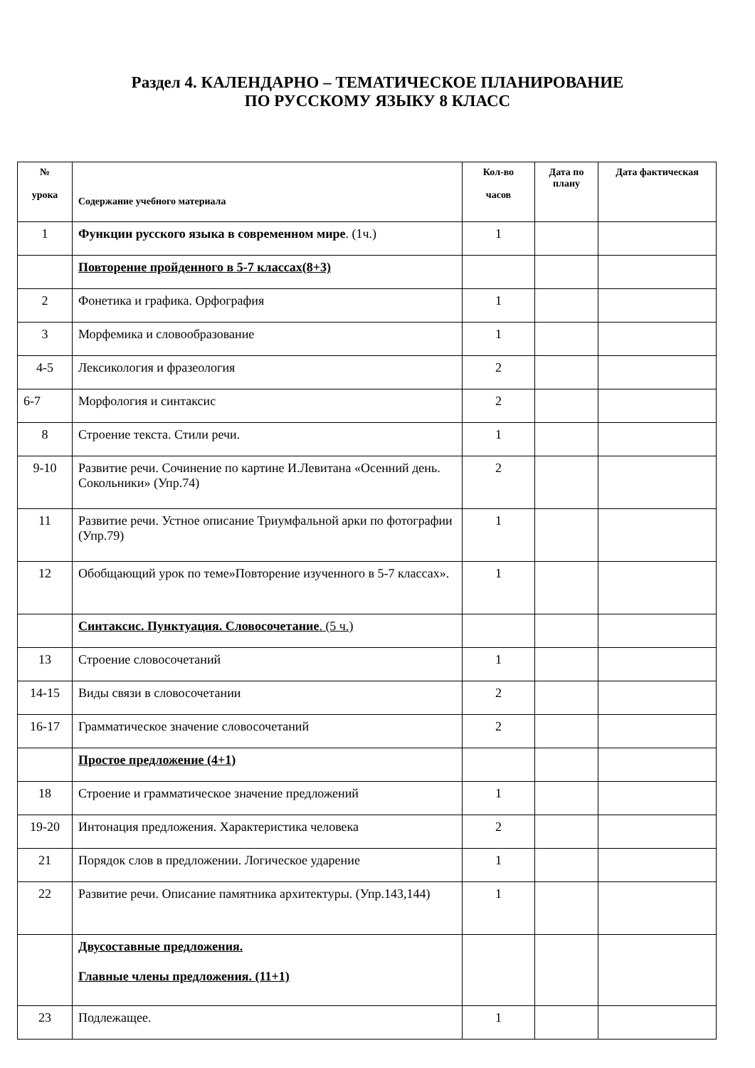Раздел 4. КАЛЕНДАРНО – ТЕМАТИЧЕСКОЕ ПЛАНИРОВАНИЕ
ПО РУССКОМУ ЯЗЫКУ 8 КЛАСС
| № урока | Содержание учебного материала | Кол-во часов | Дата по плану | Дата фактическая |
| --- | --- | --- | --- | --- |
| 1 | Функции русского языка в современном мире . (1ч.) | 1 | | |
| | Повторение пройденного в 5-7 классах(8+3) | | | |
| 2 | Фонетика и графика. Орфография | 1 | | |
| 3 | Морфемика и словообразование | 1 | | |
| 4-5 | Лексикология и фразеология | 2 | | |
| 6-7 | Морфология и синтаксис | 2 | | |
| 8 | Строение текста. Стили речи. | 1 | | |
| 9-10 | Развитие речи. Сочинение по картине И.Левитана «Осенний день. Сокольники» (Упр.74) | 2 | | |
| 11 | Развитие речи. Устное описание Триумфальной арки по фотографии (Упр.79) | 1 | | |
| 12 | Обобщающий урок по теме»Повторение изученного в 5-7 классах». | 1 | | |
| | Синтаксис. Пунктуация. Словосочетание . (5 ч.) | | | |
| 13 | Строение словосочетаний | 1 | | |
| 14-15 | Виды связи в словосочетании | 2 | | |
| 16-17 | Грамматическое значение словосочетаний | 2 | | |
| | Простое предложение (4+1) | | | |
| 18 | Строение и грамматическое значение предложений | 1 | | |
| 19-20 | Интонация предложения. Характеристика человека | 2 | | |
| 21 | Порядок слов в предложении. Логическое ударение | 1 | | |
| 22 | Развитие речи. Описание памятника архитектуры. (Упр.143,144) | 1 | | |
| | Двусоставные предложения. Главные члены предложения. (11+1) | | | |
| 23 | Подлежащее. | 1 | | |